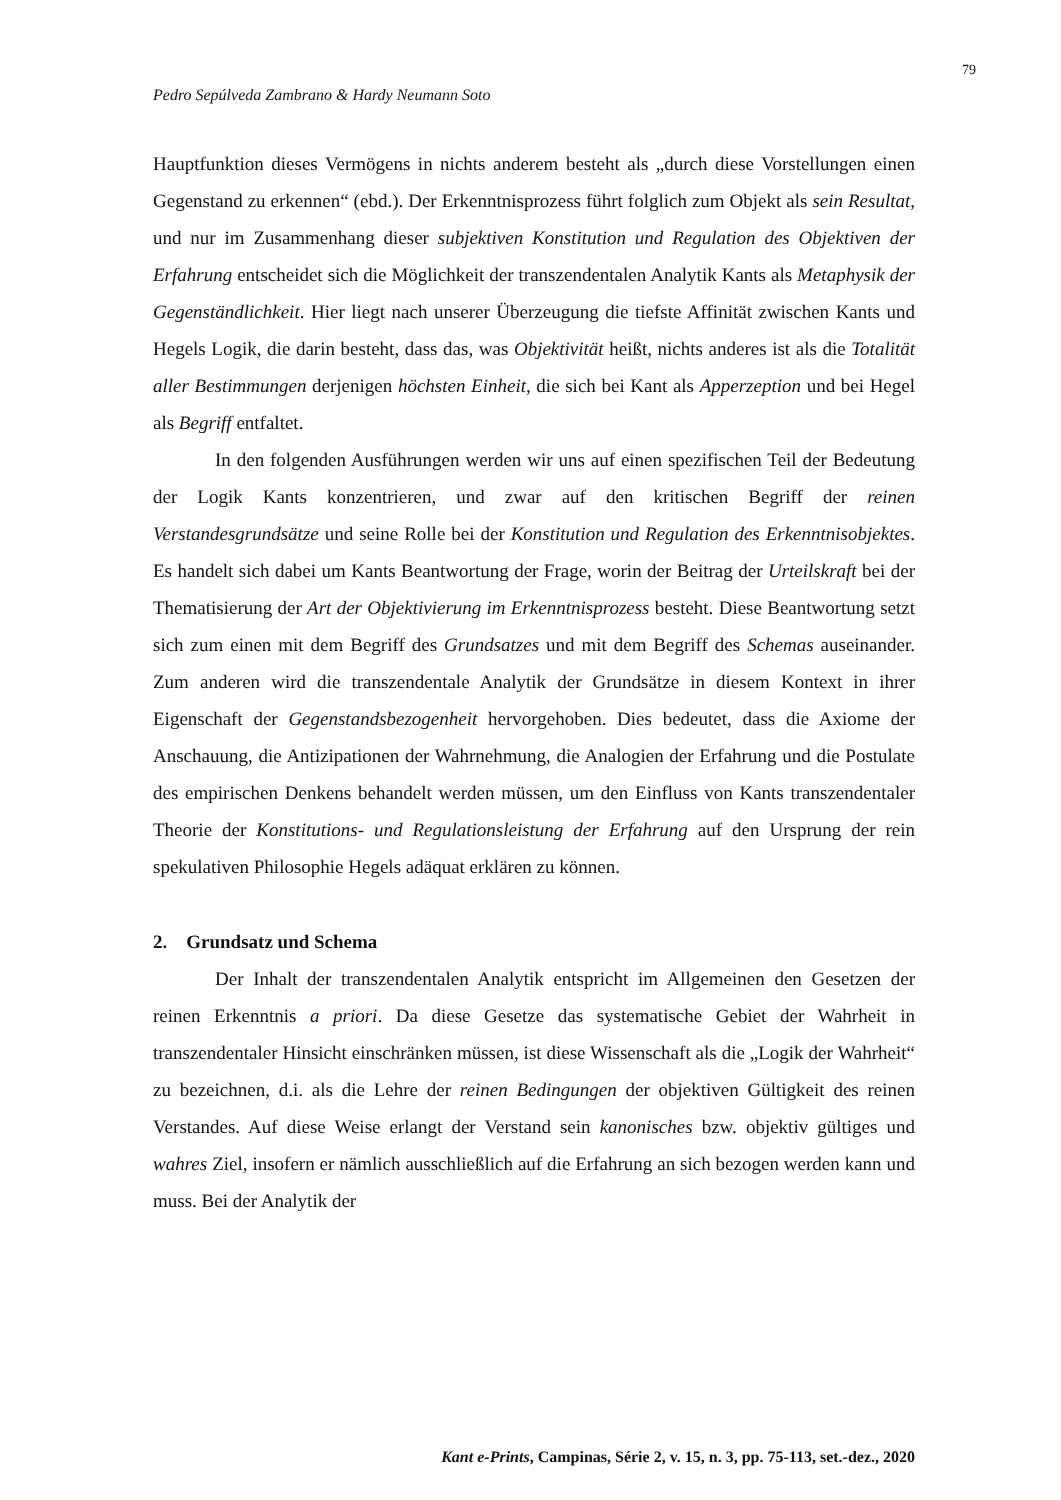79
Pedro Sepúlveda Zambrano & Hardy Neumann Soto
Hauptfunktion dieses Vermögens in nichts anderem besteht als „durch diese Vorstellungen einen Gegenstand zu erkennen“ (ebd.). Der Erkenntnisprozess führt folglich zum Objekt als sein Resultat, und nur im Zusammenhang dieser subjektiven Konstitution und Regulation des Objektiven der Erfahrung entscheidet sich die Möglichkeit der transzendentalen Analytik Kants als Metaphysik der Gegenständlichkeit. Hier liegt nach unserer Überzeugung die tiefste Affinität zwischen Kants und Hegels Logik, die darin besteht, dass das, was Objektivität heißt, nichts anderes ist als die Totalität aller Bestimmungen derjenigen höchsten Einheit, die sich bei Kant als Apperzeption und bei Hegel als Begriff entfaltet.
In den folgenden Ausführungen werden wir uns auf einen spezifischen Teil der Bedeutung der Logik Kants konzentrieren, und zwar auf den kritischen Begriff der reinen Verstandesgrundsätze und seine Rolle bei der Konstitution und Regulation des Erkenntnisobjektes. Es handelt sich dabei um Kants Beantwortung der Frage, worin der Beitrag der Urteilskraft bei der Thematisierung der Art der Objektivierung im Erkenntnisprozess besteht. Diese Beantwortung setzt sich zum einen mit dem Begriff des Grundsatzes und mit dem Begriff des Schemas auseinander. Zum anderen wird die transzendentale Analytik der Grundsätze in diesem Kontext in ihrer Eigenschaft der Gegenstandsbezogenheit hervorgehoben. Dies bedeutet, dass die Axiome der Anschauung, die Antizipationen der Wahrnehmung, die Analogien der Erfahrung und die Postulate des empirischen Denkens behandelt werden müssen, um den Einfluss von Kants transzendentaler Theorie der Konstitutions- und Regulationsleistung der Erfahrung auf den Ursprung der rein spekulativen Philosophie Hegels adäquat erklären zu können.
2. Grundsatz und Schema
Der Inhalt der transzendentalen Analytik entspricht im Allgemeinen den Gesetzen der reinen Erkenntnis a priori. Da diese Gesetze das systematische Gebiet der Wahrheit in transzendentaler Hinsicht einschränken müssen, ist diese Wissenschaft als die „Logik der Wahrheit“ zu bezeichnen, d.i. als die Lehre der reinen Bedingungen der objektiven Gültigkeit des reinen Verstandes. Auf diese Weise erlangt der Verstand sein kanonisches bzw. objektiv gültiges und wahres Ziel, insofern er nämlich ausschließlich auf die Erfahrung an sich bezogen werden kann und muss. Bei der Analytik der
Kant e-Prints, Campinas, Série 2, v. 15, n. 3, pp. 75-113, set.-dez., 2020